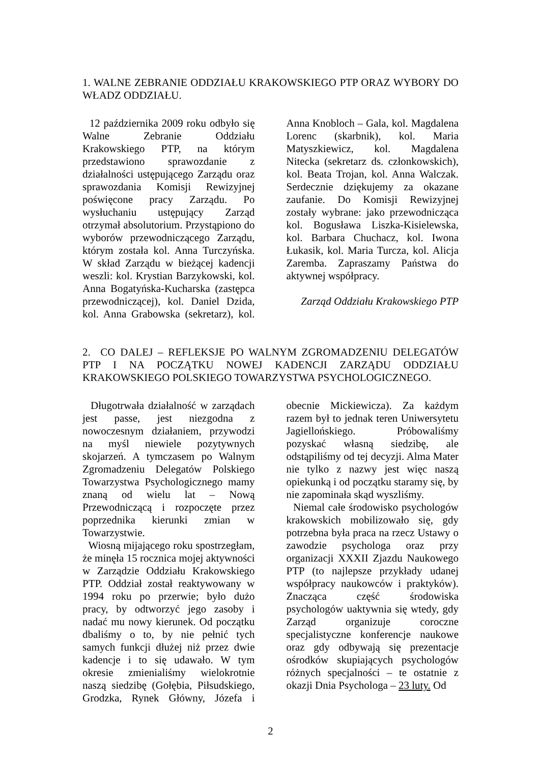1. WALNE ZEBRANIE ODDZIAŁU KRAKOWSKIEGO PTP ORAZ WYBORY DO WŁADZ ODDZIAŁU.
12 października 2009 roku odbyło się Walne Zebranie Oddziału Krakowskiego PTP, na którym przedstawiono sprawozdanie z działalności ustępującego Zarządu oraz sprawozdania Komisji Rewizyjnej poświęcone pracy Zarządu. Po wysłuchaniu ustępujący Zarząd otrzymał absolutorium. Przystąpiono do wyborów przewodniczącego Zarządu, którym została kol. Anna Turczyńska. W skład Zarządu w bieżącej kadencji weszli: kol. Krystian Barzykowski, kol. Anna Bogatyńska-Kucharska (zastępca przewodniczącej), kol. Daniel Dzida, kol. Anna Grabowska (sekretarz), kol. Anna Knobloch – Gala, kol. Magdalena Lorenc (skarbnik), kol. Maria Matyszkiewicz, kol. Magdalena Nitecka (sekretarz ds. członkowskich), kol. Beata Trojan, kol. Anna Walczak. Serdecznie dziękujemy za okazane zaufanie. Do Komisji Rewizyjnej zostały wybrane: jako przewodnicząca kol. Bogusława Liszka-Kisielewska, kol. Barbara Chuchacz, kol. Iwona Łukasik, kol. Maria Turcza, kol. Alicja Zaremba. Zapraszamy Państwa do aktywnej współpracy.
Zarząd Oddziału Krakowskiego PTP
2. CO DALEJ – REFLEKSJE PO WALNYM ZGROMADZENIU DELEGATÓW PTP I NA POCZĄTKU NOWEJ KADENCJI ZARZĄDU ODDZIAŁU KRAKOWSKIEGO POLSKIEGO TOWARZYSTWA PSYCHOLOGICZNEGO.
Długotrwała działalność w zarządach jest passe, jest niezgodna z nowoczesnym działaniem, przywodzi na myśl niewiele pozytywnych skojarzeń. A tymczasem po Walnym Zgromadzeniu Delegatów Polskiego Towarzystwa Psychologicznego mamy znaną od wielu lat – Nową Przewodniczącą i rozpoczęte przez poprzednika kierunki zmian w Towarzystwie.
Wiosną mijającego roku spostrzegłam, że minęła 15 rocznica mojej aktywności w Zarządzie Oddziału Krakowskiego PTP. Oddział został reaktywowany w 1994 roku po przerwie; było dużo pracy, by odtworzyć jego zasoby i nadać mu nowy kierunek. Od początku dbaliśmy o to, by nie pełnić tych samych funkcji dłużej niż przez dwie kadencje i to się udawało. W tym okresie zmienialiśmy wielokrotnie naszą siedzibę (Gołębia, Piłsudskiego, Grodzka, Rynek Główny, Józefa i obecnie Mickiewicza). Za każdym razem był to jednak teren Uniwersytetu Jagiellońskiego. Próbowaliśmy pozyskać własną siedzibę, ale odstąpiliśmy od tej decyzji. Alma Mater nie tylko z nazwy jest więc naszą opiekunką i od początku staramy się, by nie zapominała skąd wyszliśmy.
Niemal całe środowisko psychologów krakowskich mobilizowało się, gdy potrzebna była praca na rzecz Ustawy o zawodzie psychologa oraz przy organizacji XXXII Zjazdu Naukowego PTP (to najlepsze przykłady udanej współpracy naukowców i praktyków). Znacząca część środowiska psychologów uaktywnia się wtedy, gdy Zarząd organizuje coroczne specjalistyczne konferencje naukowe oraz gdy odbywają się prezentacje ośrodków skupiających psychologów różnych specjalności – te ostatnie z okazji Dnia Psychologa – 23 luty. Od
2